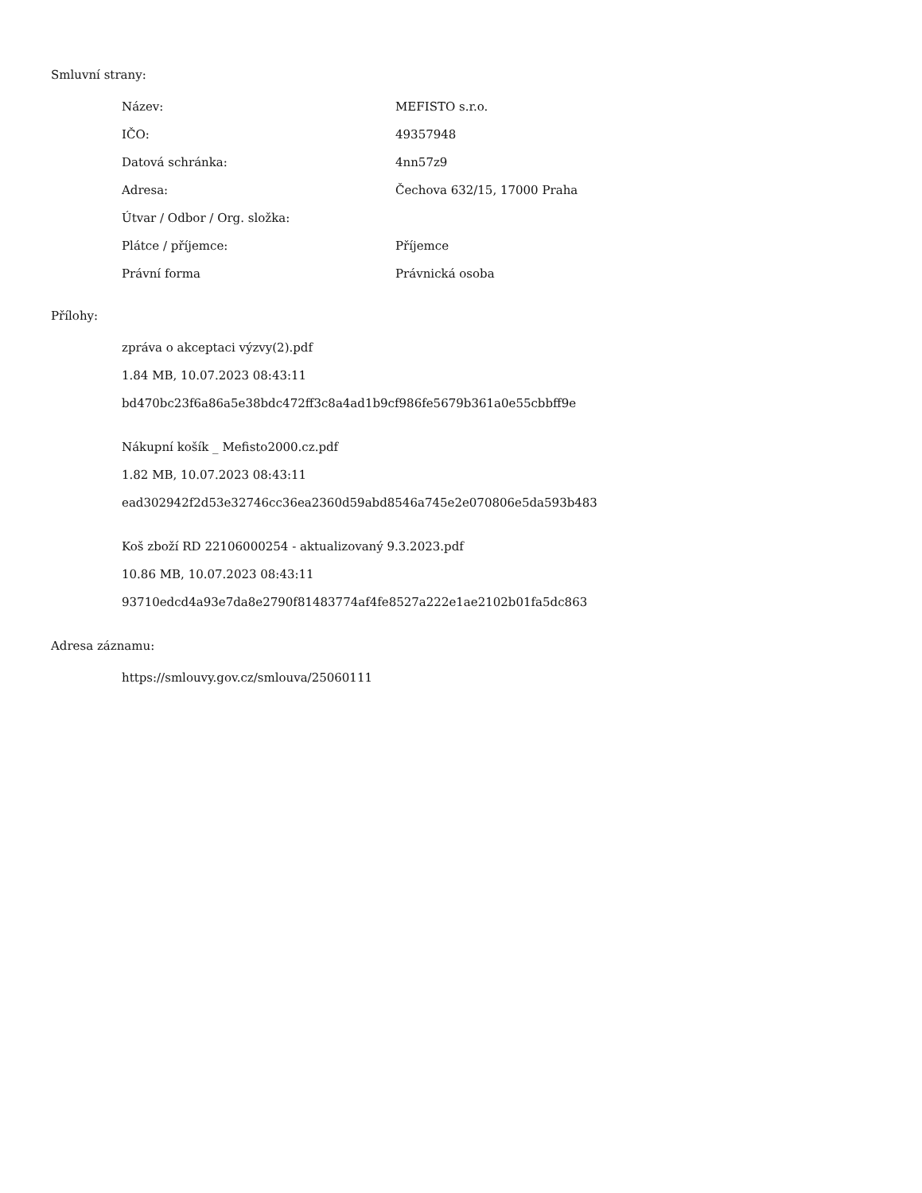Smluvní strany:
| Název: | MEFISTO s.r.o. |
| IČO: | 49357948 |
| Datová schránka: | 4nn57z9 |
| Adresa: | Čechova 632/15, 17000 Praha |
| Útvar / Odbor / Org. složka: | |
| Plátce / příjemce: | Příjemce |
| Právní forma | Právnická osoba |
Přílohy:
zpráva o akceptaci výzvy(2).pdf
1.84 MB, 10.07.2023 08:43:11
bd470bc23f6a86a5e38bdc472ff3c8a4ad1b9cf986fe5679b361a0e55cbbff9e
Nákupní košík _ Mefisto2000.cz.pdf
1.82 MB, 10.07.2023 08:43:11
ead302942f2d53e32746cc36ea2360d59abd8546a745e2e070806e5da593b483
Koš zboží RD 22106000254 - aktualizovaný 9.3.2023.pdf
10.86 MB, 10.07.2023 08:43:11
93710edcd4a93e7da8e2790f81483774af4fe8527a222e1ae2102b01fa5dc863
Adresa záznamu:
https://smlouvy.gov.cz/smlouva/25060111